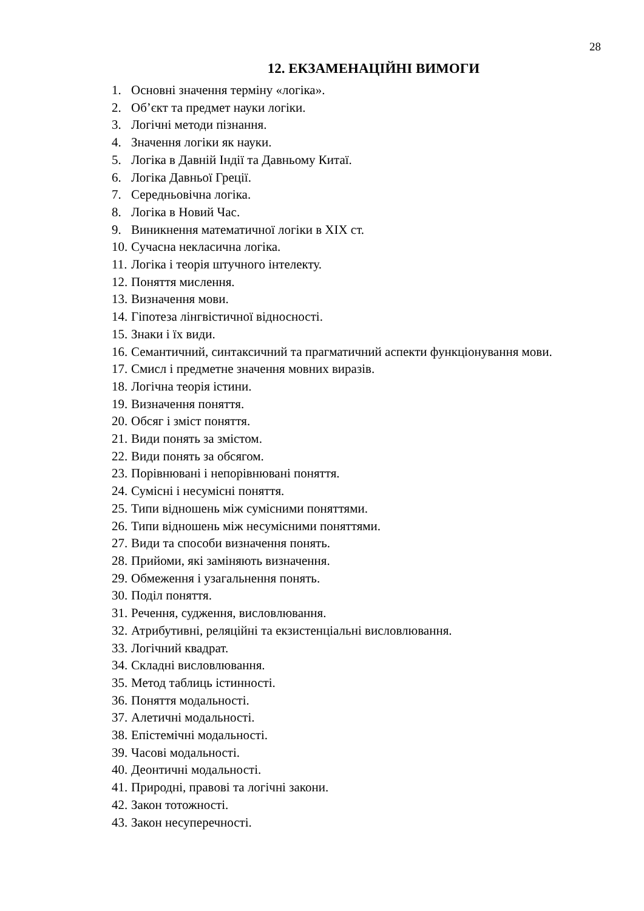28
12. ЕКЗАМЕНАЦІЙНІ ВИМОГИ
1. Основні значення терміну «логіка».
2. Об’єкт та предмет науки логіки.
3. Логічні методи пізнання.
4. Значення логіки як науки.
5. Логіка в Давній Індії та Давньому Китаї.
6. Логіка Давньої Греції.
7. Середньовічна логіка.
8. Логіка в Новий Час.
9. Виникнення математичної логіки в XIX ст.
10. Сучасна некласична логіка.
11. Логіка і теорія штучного інтелекту.
12. Поняття мислення.
13. Визначення мови.
14. Гіпотеза лінгвістичної відносності.
15. Знаки і їх види.
16. Семантичний, синтаксичний та прагматичний аспекти функціонування мови.
17. Смисл і предметне значення мовних виразів.
18. Логічна теорія істини.
19. Визначення поняття.
20. Обсяг і зміст поняття.
21. Види понять за змістом.
22. Види понять за обсягом.
23. Порівнювані і непорівнювані поняття.
24. Сумісні і несумісні поняття.
25. Типи відношень між сумісними поняттями.
26. Типи відношень між несумісними поняттями.
27. Види та способи визначення понять.
28. Прийоми, які заміняють визначення.
29. Обмеження і узагальнення понять.
30. Поділ поняття.
31. Речення, судження, висловлювання.
32. Атрибутивні, реляційні та екзистенціальні висловлювання.
33. Логічний квадрат.
34. Складні висловлювання.
35. Метод таблиць істинності.
36. Поняття модальності.
37. Алетичні модальності.
38. Епістемічні модальності.
39. Часові модальності.
40. Деонтичні модальності.
41. Природні, правові та логічні закони.
42. Закон тотожності.
43. Закон несуперечності.